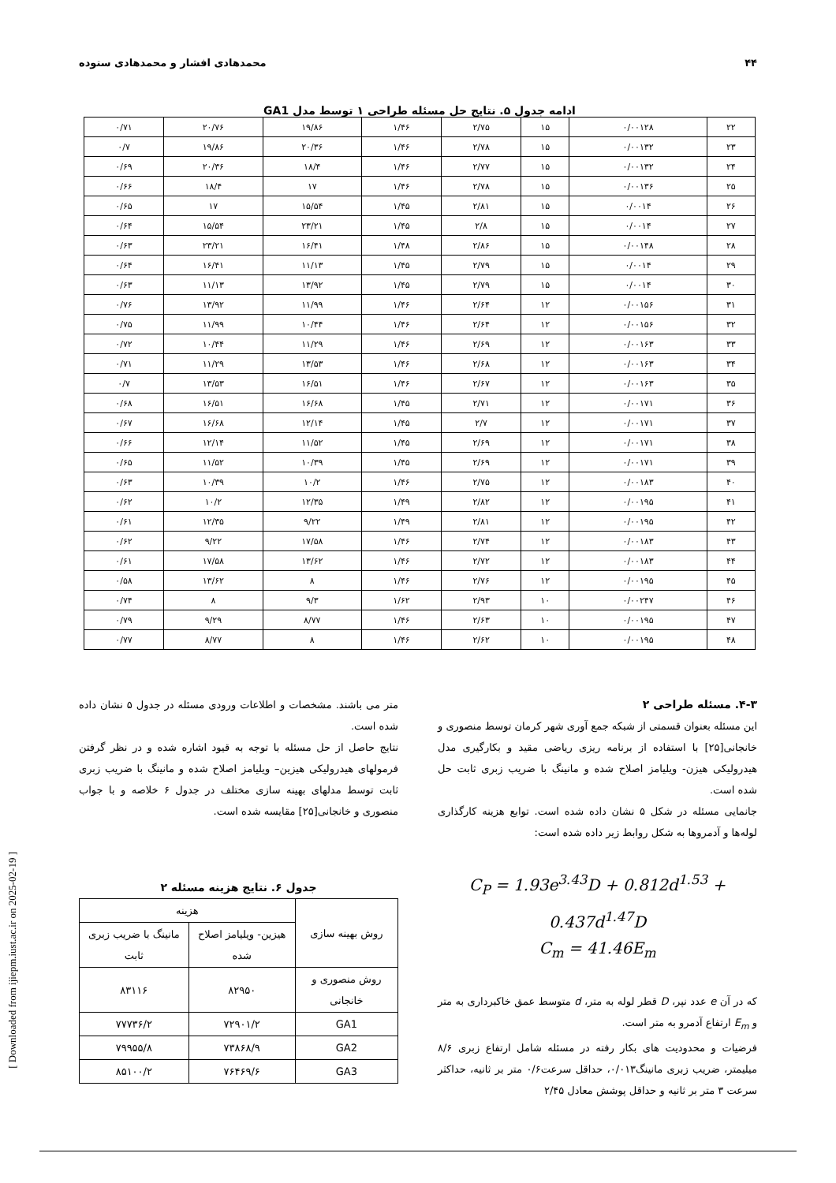۴۴ محمدهادی افشار و محمدهادی ستوده
ادامه جدول ۵. نتایج حل مسئله طراحی ۱ توسط مدل GA1
| ۲۲ | ۰/۰۰۱۲۸ | ۱۵ | ۲/۷۵ | ۱/۴۶ | ۱۹/۸۶ | ۲۰/۷۶ | ۰/۷۱ |
| ۲۳ | ۰/۰۰۱۳۲ | ۱۵ | ۲/۷۸ | ۱/۴۶ | ۲۰/۳۶ | ۱۹/۸۶ | ۰/۷ |
| ۲۴ | ۰/۰۰۱۳۲ | ۱۵ | ۲/۷۷ | ۱/۴۶ | ۱۸/۴ | ۲۰/۳۶ | ۰/۶۹ |
| ۲۵ | ۰/۰۰۱۳۶ | ۱۵ | ۲/۷۸ | ۱/۴۶ | ۱۷ | ۱۸/۴ | ۰/۶۶ |
| ۲۶ | ۰/۰۰۱۴ | ۱۵ | ۲/۸۱ | ۱/۴۵ | ۱۵/۵۴ | ۱۷ | ۰/۶۵ |
| ۲۷ | ۰/۰۰۱۴ | ۱۵ | ۲/۸ | ۱/۴۵ | ۲۳/۲۱ | ۱۵/۵۴ | ۰/۶۴ |
| ۲۸ | ۰/۰۰۱۴۸ | ۱۵ | ۲/۸۶ | ۱/۴۸ | ۱۶/۴۱ | ۲۳/۲۱ | ۰/۶۳ |
| ۲۹ | ۰/۰۰۱۴ | ۱۵ | ۲/۷۹ | ۱/۴۵ | ۱۱/۱۳ | ۱۶/۴۱ | ۰/۶۴ |
| ۳۰ | ۰/۰۰۱۴ | ۱۵ | ۲/۷۹ | ۱/۴۵ | ۱۳/۹۲ | ۱۱/۱۳ | ۰/۶۳ |
| ۳۱ | ۰/۰۰۱۵۶ | ۱۲ | ۲/۶۴ | ۱/۴۶ | ۱۱/۹۹ | ۱۳/۹۲ | ۰/۷۶ |
| ۳۲ | ۰/۰۰۱۵۶ | ۱۲ | ۲/۶۴ | ۱/۴۶ | ۱۰/۴۴ | ۱۱/۹۹ | ۰/۷۵ |
| ۳۳ | ۰/۰۰۱۶۳ | ۱۲ | ۲/۶۹ | ۱/۴۶ | ۱۱/۲۹ | ۱۰/۴۴ | ۰/۷۲ |
| ۳۴ | ۰/۰۰۱۶۳ | ۱۲ | ۲/۶۸ | ۱/۴۶ | ۱۳/۵۳ | ۱۱/۲۹ | ۰/۷۱ |
| ۳۵ | ۰/۰۰۱۶۳ | ۱۲ | ۲/۶۷ | ۱/۴۶ | ۱۶/۵۱ | ۱۳/۵۳ | ۰/۷ |
| ۳۶ | ۰/۰۰۱۷۱ | ۱۲ | ۲/۷۱ | ۱/۴۵ | ۱۶/۶۸ | ۱۶/۵۱ | ۰/۶۸ |
| ۳۷ | ۰/۰۰۱۷۱ | ۱۲ | ۲/۷ | ۱/۴۵ | ۱۲/۱۴ | ۱۶/۶۸ | ۰/۶۷ |
| ۳۸ | ۰/۰۰۱۷۱ | ۱۲ | ۲/۶۹ | ۱/۴۵ | ۱۱/۵۲ | ۱۲/۱۴ | ۰/۶۶ |
| ۳۹ | ۰/۰۰۱۷۱ | ۱۲ | ۲/۶۹ | ۱/۴۵ | ۱۰/۳۹ | ۱۱/۵۲ | ۰/۶۵ |
| ۴۰ | ۰/۰۰۱۸۳ | ۱۲ | ۲/۷۵ | ۱/۴۶ | ۱۰/۲ | ۱۰/۳۹ | ۰/۶۳ |
| ۴۱ | ۰/۰۰۱۹۵ | ۱۲ | ۲/۸۲ | ۱/۴۹ | ۱۲/۳۵ | ۱۰/۲ | ۰/۶۲ |
| ۴۲ | ۰/۰۰۱۹۵ | ۱۲ | ۲/۸۱ | ۱/۴۹ | ۹/۲۲ | ۱۲/۳۵ | ۰/۶۱ |
| ۴۳ | ۰/۰۰۱۸۳ | ۱۲ | ۲/۷۴ | ۱/۴۶ | ۱۷/۵۸ | ۹/۲۲ | ۰/۶۲ |
| ۴۴ | ۰/۰۰۱۸۳ | ۱۲ | ۲/۷۲ | ۱/۴۶ | ۱۳/۶۲ | ۱۷/۵۸ | ۰/۶۱ |
| ۴۵ | ۰/۰۰۱۹۵ | ۱۲ | ۲/۷۶ | ۱/۴۶ | ۸ | ۱۳/۶۲ | ۰/۵۸ |
| ۴۶ | ۰/۰۰۲۴۷ | ۱۰ | ۲/۹۳ | ۱/۶۲ | ۹/۳ | ۸ | ۰/۷۴ |
| ۴۷ | ۰/۰۰۱۹۵ | ۱۰ | ۲/۶۳ | ۱/۴۶ | ۸/۷۷ | ۹/۲۹ | ۰/۷۹ |
| ۴۸ | ۰/۰۰۱۹۵ | ۱۰ | ۲/۶۲ | ۱/۴۶ | ۸ | ۸/۷۷ | ۰/۷۷ |
۴-۳. مسئله طراحی ۲
این مسئله بعنوان قسمتی از شبکه جمع آوری شهر کرمان توسط منصوری و خانجانی[۲۵] با استفاده از برنامه ریزی ریاضی مقید و بکارگیری مدل هیدرولیکی هیزن- ویلیامز اصلاح شده و مانینگ با ضریب زبری ثابت حل شده است.
جانمایی مسئله در شکل ۵ نشان داده شده است. توابع هزینه کارگذاری لوله‌ها و آدمروها به شکل روابط زیر داده شده است:
C<sub>P</sub> = 1.93e<sup>3.43</sup>D + 0.812d<sup>1.53</sup> + 0.437d<sup>1.47</sup>D
C<sub>m</sub> = 41.46E<sub>m</sub>
که در آن e عدد نپر، D قطر لوله به متر، d متوسط عمق خاکبرداری به متر و E<sub>m</sub> ارتفاع آدمرو به متر است.
فرضیات و محدودیت های بکار رفته در مسئله شامل ارتفاع زبری ۸/۶ میلیمتر، ضریب زبری مانینگ۰/۰۱۳، حداقل سرعت۰/۶ متر بر ثانیه، حداکثر سرعت ۳ متر بر ثانیه و حداقل پوشش معادل ۲/۴۵
متر می باشند. مشخصات و اطلاعات ورودی مسئله در جدول ۵ نشان داده شده است.
نتایج حاصل از حل مسئله با توجه به قیود اشاره شده و در نظر گرفتن فرمولهای هیدرولیکی هیزین– ویلیامز اصلاح شده و مانینگ با ضریب زبری ثابت توسط مدلهای بهینه سازی مختلف در جدول ۶ خلاصه و با جواب منصوری و خانجانی[۲۵] مقایسه شده است.
جدول ۶. نتایج هزینه مسئله ۲
| روش بهینه سازی | هزینه | |
| --- | --- | --- |
| | هیزین- ویلیامز اصلاح شده | مانینگ با ضریب زبری ثابت |
| روش منصوری و خانجانی | ۸۲۹۵۰ | ۸۳۱۱۶ |
| GA1 | ۷۲۹۰۱/۲ | ۷۷۷۳۶/۲ |
| GA2 | ۷۳۸۶۸/۹ | ۷۹۹۵۵/۸ |
| GA3 | ۷۶۴۶۹/۶ | ۸۵۱۰۰/۲ |
[ Downloaded from ijiepm.iust.ac.ir on 2025-02-19 ]